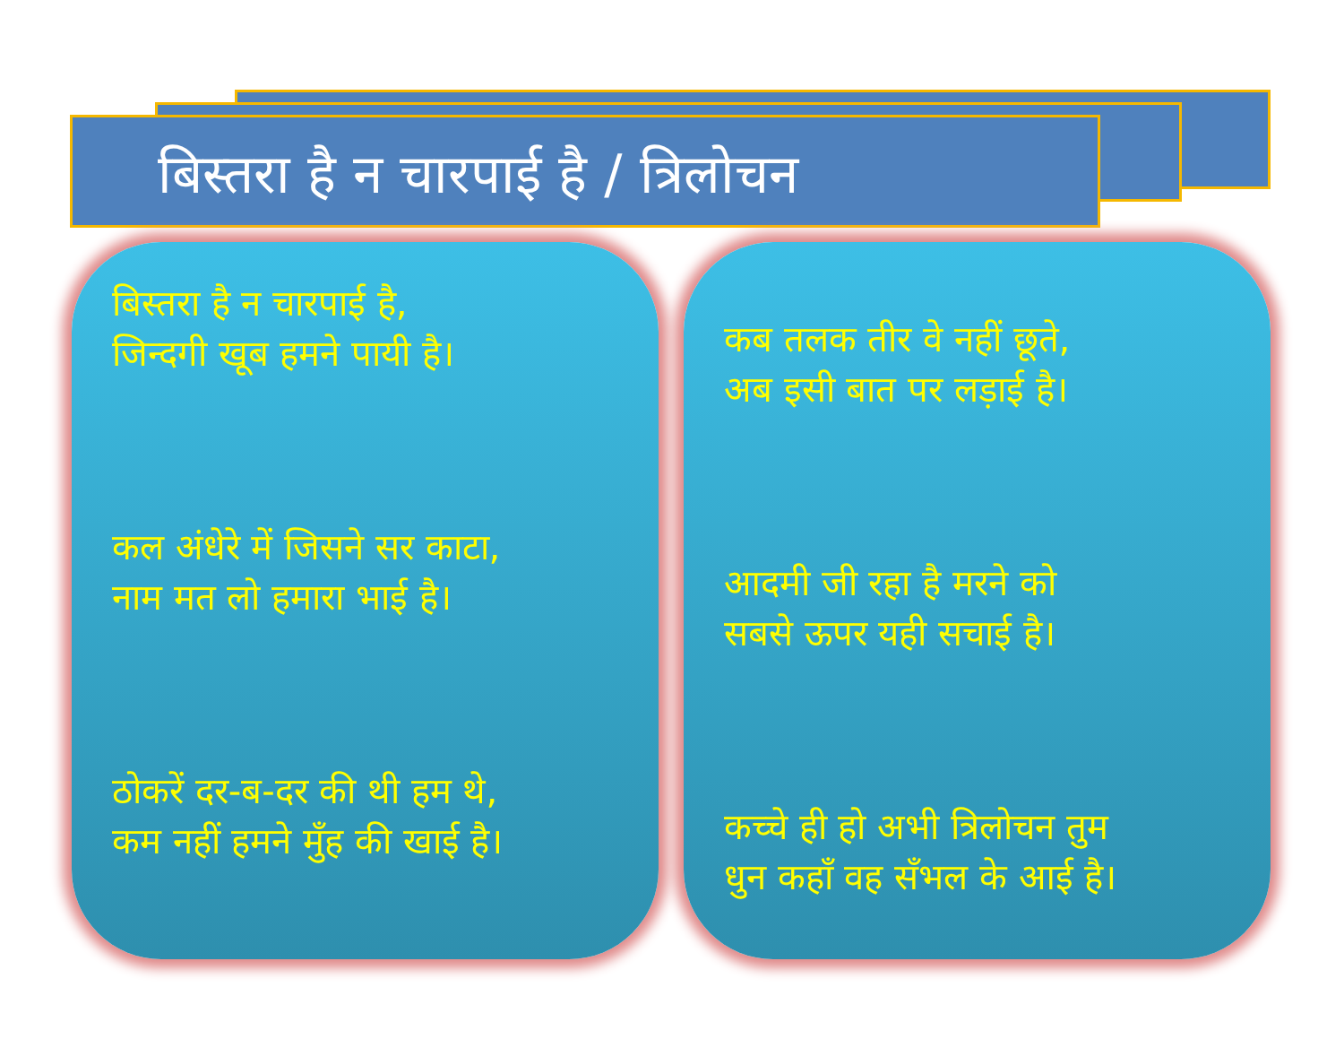बिस्तरा है न चारपाई है / त्रिलोचन
बिस्तरा है न चारपाई है,
जिन्दगी खूब हमने पायी है।
कल अंधेरे में जिसने सर काटा,
नाम मत लो हमारा भाई है।
ठोकरें दर-ब-दर की थी हम थे,
कम नहीं हमने मुँह की खाई है।
कब तलक तीर वे नहीं छूते,
अब इसी बात पर लड़ाई है।
आदमी जी रहा है मरने को
सबसे ऊपर यही सचाई है।
कच्चे ही हो अभी त्रिलोचन तुम
धुन कहाँ वह सँभल के आई है।